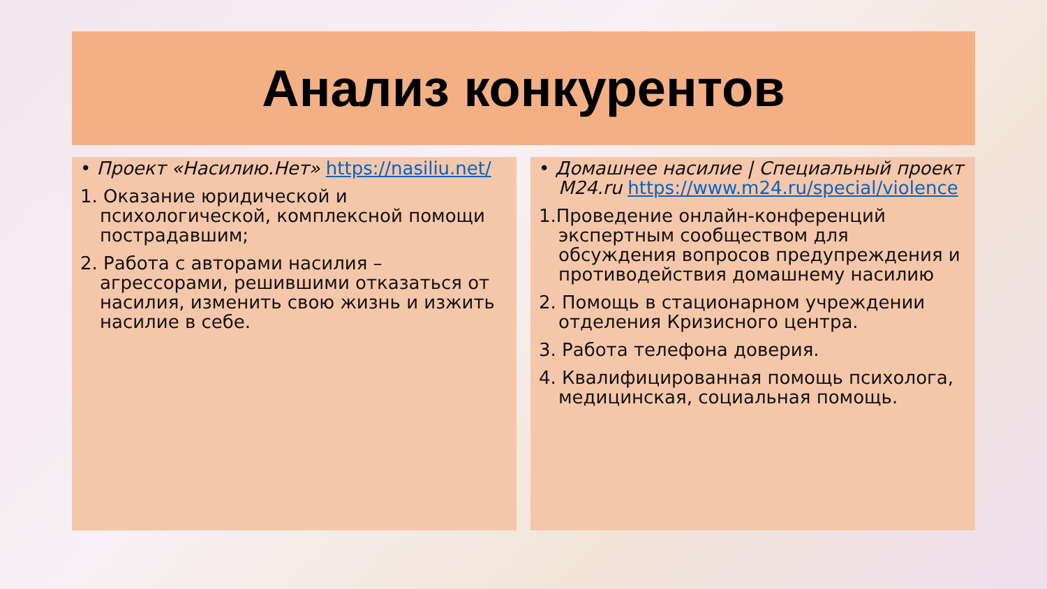Анализ конкурентов
• Проект «Насилию.Нет» https://nasiliu.net/
1. Оказание юридической и психологической, комплексной помощи пострадавшим;
2. Работа с авторами насилия – агрессорами, решившими отказаться от насилия, изменить свою жизнь и изжить насилие в себе.
• Домашнее насилие | Специальный проект M24.ru https://www.m24.ru/special/violence
1.Проведение онлайн-конференций экспертным сообществом для обсуждения вопросов предупреждения и противодействия домашнему насилию
2. Помощь в стационарном учреждении отделения Кризисного центра.
3. Работа телефона доверия.
4. Квалифицированная помощь психолога, медицинская, социальная помощь.